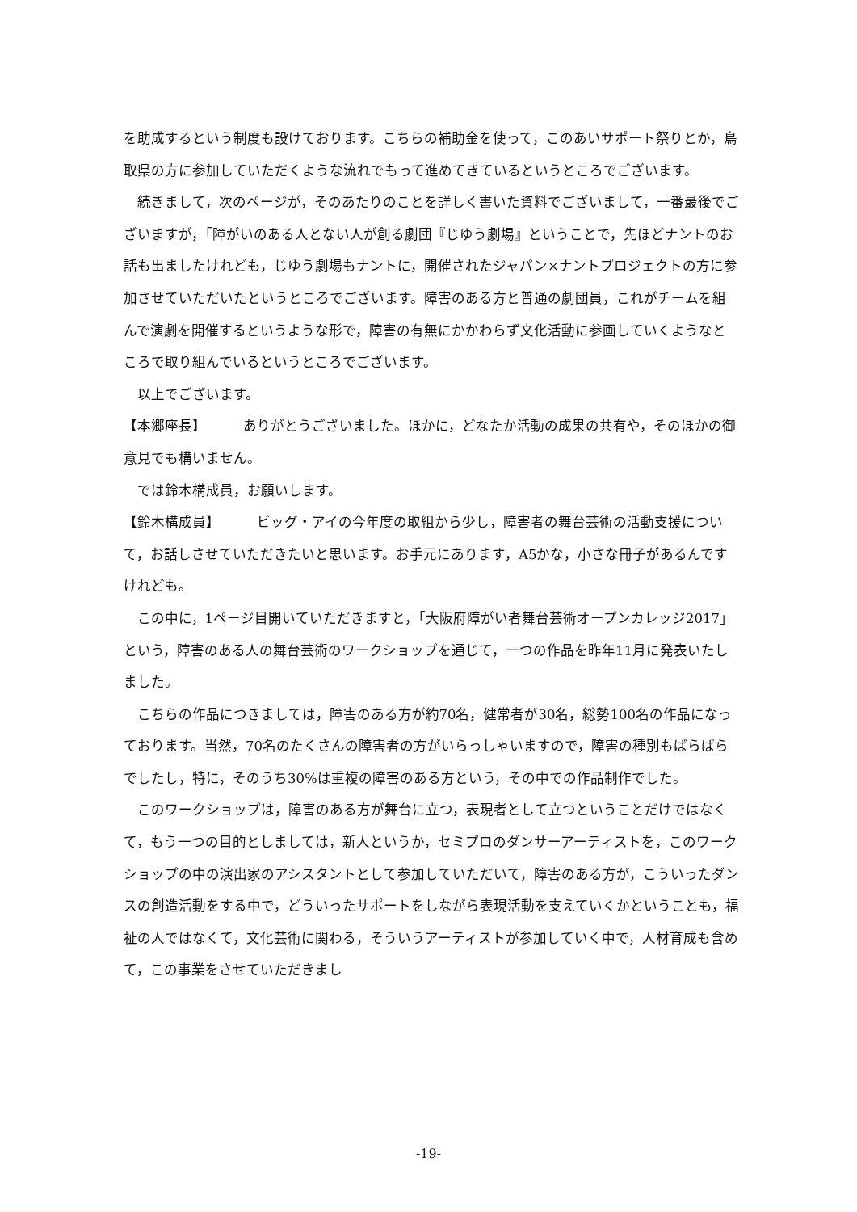を助成するという制度も設けております。こちらの補助金を使って，このあいサポート祭りとか，鳥取県の方に参加していただくような流れでもって進めてきているというところでございます。
続きまして，次のページが，そのあたりのことを詳しく書いた資料でございまして，一番最後でございますが，「障がいのある人とない人が創る劇団『じゆう劇場』ということで，先ほどナントのお話も出ましたけれども，じゆう劇場もナントに，開催されたジャパン×ナントプロジェクトの方に参加させていただいたというところでございます。障害のある方と普通の劇団員，これがチームを組んで演劇を開催するというような形で，障害の有無にかかわらず文化活動に参画していくようなところで取り組んでいるというところでございます。
以上でございます。
【本郷座長】 ありがとうございました。ほかに，どなたか活動の成果の共有や，そのほかの御意見でも構いません。
では鈴木構成員，お願いします。
【鈴木構成員】 ビッグ・アイの今年度の取組から少し，障害者の舞台芸術の活動支援について，お話しさせていただきたいと思います。お手元にあります，A5かな，小さな冊子があるんですけれども。
この中に，1ページ目開いていただきますと，「大阪府障がい者舞台芸術オープンカレッジ2017」という，障害のある人の舞台芸術のワークショップを通じて，一つの作品を昨年11月に発表いたしました。
こちらの作品につきましては，障害のある方が約70名，健常者が30名，総勢100名の作品になっております。当然，70名のたくさんの障害者の方がいらっしゃいますので，障害の種別もばらばらでしたし，特に，そのうち30%は重複の障害のある方という，その中での作品制作でした。
このワークショップは，障害のある方が舞台に立つ，表現者として立つということだけではなくて，もう一つの目的としましては，新人というか，セミプロのダンサーアーティストを，このワークショップの中の演出家のアシスタントとして参加していただいて，障害のある方が，こういったダンスの創造活動をする中で，どういったサポートをしながら表現活動を支えていくかということも，福祉の人ではなくて，文化芸術に関わる，そういうアーティストが参加していく中で，人材育成も含めて，この事業をさせていただきまし
-19-